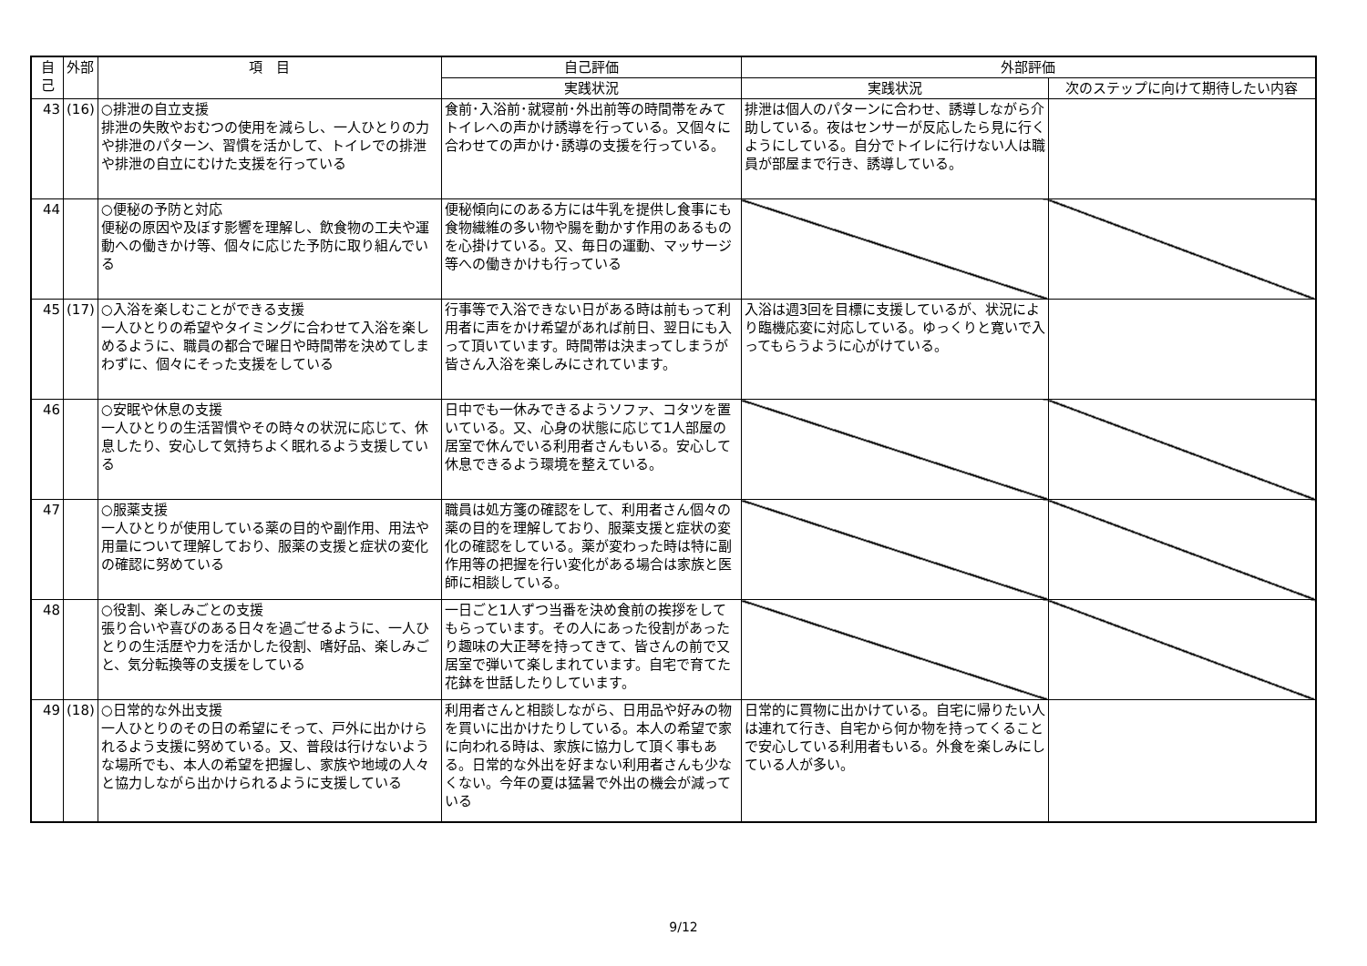| 自己 | 外部 | 項 目 | 自己評価 | 外部評価 | |
| --- | --- | --- | --- | --- | --- |
| | | | 実践状況 | 実践状況 | 次のステップに向けて期待したい内容 |
| 43 | (16) | ○排泄の自立支援 排泄の失敗やおむつの使用を減らし、一人ひとりの力や排泄のパターン、習慣を活かして、トイレでの排泄や排泄の自立にむけた支援を行っている | 食前･入浴前･就寝前･外出前等の時間帯をみてトイレへの声かけ誘導を行っている。又個々に合わせての声かけ･誘導の支援を行っている。 | 排泄は個人のパターンに合わせ、誘導しながら介助している。夜はセンサーが反応したら見に行くようにしている。自分でトイレに行けない人は職員が部屋まで行き、誘導している。 | |
| 44 | | ○便秘の予防と対応 便秘の原因や及ぼす影響を理解し、飲食物の工夫や運動への働きかけ等、個々に応じた予防に取り組んでいる | 便秘傾向にのある方には牛乳を提供し食事にも食物繊維の多い物や腸を動かす作用のあるものを心掛けている。又、毎日の運動、マッサージ等への働きかけも行っている | | |
| 45 | (17) | ○入浴を楽しむことができる支援 一人ひとりの希望やタイミングに合わせて入浴を楽しめるように、職員の都合で曜日や時間帯を決めてしまわずに、個々にそった支援をしている | 行事等で入浴できない日がある時は前もって利用者に声をかけ希望があれば前日、翌日にも入って頂いています。時間帯は決まってしまうが皆さん入浴を楽しみにされています。 | 入浴は週3回を目標に支援しているが、状況により臨機応変に対応している。ゆっくりと寛いで入ってもらうように心がけている。 | |
| 46 | | ○安眠や休息の支援 一人ひとりの生活習慣やその時々の状況に応じて、休息したり、安心して気持ちよく眠れるよう支援している | 日中でも一休みできるようソファ、コタツを置いている。又、心身の状態に応じて1人部屋の居室で休んでいる利用者さんもいる。安心して休息できるよう環境を整えている。 | | |
| 47 | | ○服薬支援 一人ひとりが使用している薬の目的や副作用、用法や用量について理解しており、服薬の支援と症状の変化の確認に努めている | 職員は処方箋の確認をして、利用者さん個々の薬の目的を理解しており、服薬支援と症状の変化の確認をしている。薬が変わった時は特に副作用等の把握を行い変化がある場合は家族と医師に相談している。 | | |
| 48 | | ○役割、楽しみごとの支援 張り合いや喜びのある日々を過ごせるように、一人ひとりの生活歴や力を活かした役割、嗜好品、楽しみごと、気分転換等の支援をしている | 一日ごと1人ずつ当番を決め食前の挨拶をしてもらっています。その人にあった役割があったり趣味の大正琴を持ってきて、皆さんの前で又居室で弾いて楽しまれています。自宅で育てた花鉢を世話したりしています。 | | |
| 49 | (18) | ○日常的な外出支援 一人ひとりのその日の希望にそって、戸外に出かけられるよう支援に努めている。又、普段は行けないような場所でも、本人の希望を把握し、家族や地域の人々と協力しながら出かけられるように支援している | 利用者さんと相談しながら、日用品や好みの物を買いに出かけたりしている。本人の希望で家に向われる時は、家族に協力して頂く事もある。日常的な外出を好まない利用者さんも少なくない。今年の夏は猛暑で外出の機会が減っている | 日常的に買物に出かけている。自宅に帰りたい人は連れて行き、自宅から何か物を持ってくることで安心している利用者もいる。外食を楽しみにしている人が多い。 | |
9/12